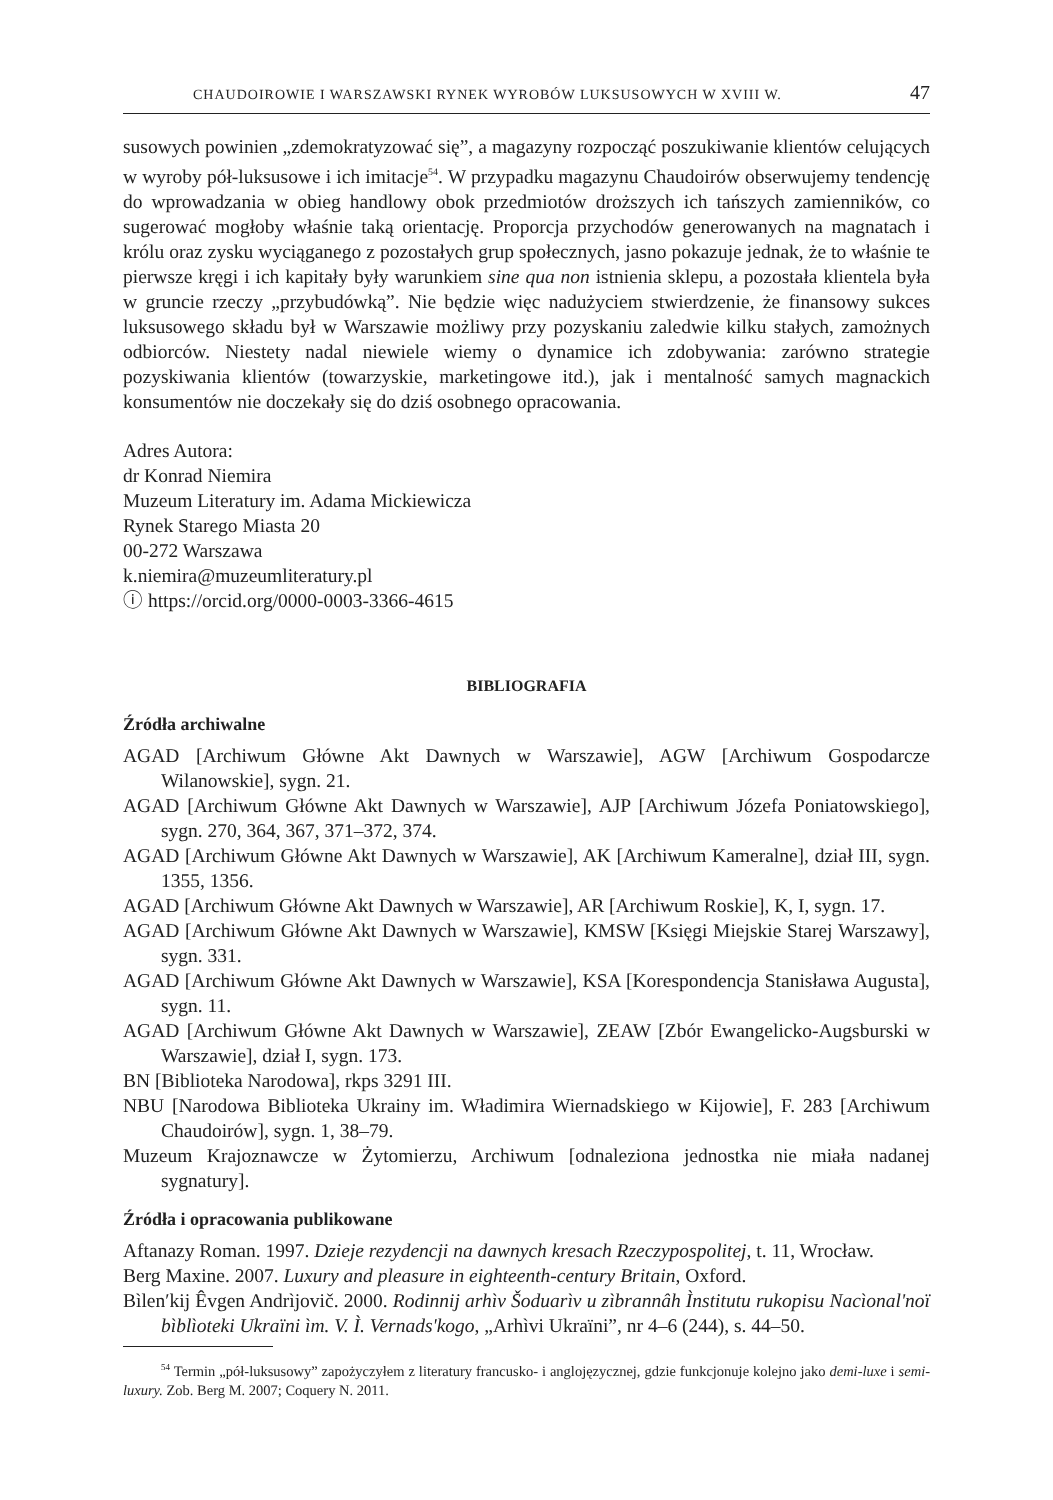CHAUDOIROWIE I WARSZAWSKI RYNEK WYROBÓW LUKSUSOWYCH W XVIII W. 47
susowych powinien „zdemokratyzować się”, a magazyny rozpocząć poszukiwanie klientów celujących w wyroby pół-luksusowe i ich imitacje<sup>54</sup>. W przypadku magazynu Chaudoirów obserwujemy tendencję do wprowadzania w obieg handlowy obok przedmiotów droższych ich tańszych zamienników, co sugerować mogłoby właśnie taką orientację. Proporcja przychodów generowanych na magnatach i królu oraz zysku wyciąganego z pozostałych grup społecznych, jasno pokazuje jednak, że to właśnie te pierwsze kręgi i ich kapitały były warunkiem sine qua non istnienia sklepu, a pozostała klientela była w gruncie rzeczy „przybudówką”. Nie będzie więc nadużyciem stwierdzenie, że finansowy sukces luksusowego składu był w Warszawie możliwy przy pozyskaniu zaledwie kilku stałych, zamożnych odbiorców. Niestety nadal niewiele wiemy o dynamice ich zdobywania: zarówno strategie pozyskiwania klientów (towarzyskie, marketingowe itd.), jak i mentalność samych magnackich konsumentów nie doczekały się do dziś osobnego opracowania.
Adres Autora:
dr Konrad Niemira
Muzeum Literatury im. Adama Mickiewicza
Rynek Starego Miasta 20
00-272 Warszawa
k.niemira@muzeumliteratury.pl
ⓘ https://orcid.org/0000-0003-3366-4615
BIBLIOGRAFIA
Źródła archiwalne
AGAD [Archiwum Główne Akt Dawnych w Warszawie], AGW [Archiwum Gospodarcze Wilanowskie], sygn. 21.
AGAD [Archiwum Główne Akt Dawnych w Warszawie], AJP [Archiwum Józefa Poniatowskiego], sygn. 270, 364, 367, 371–372, 374.
AGAD [Archiwum Główne Akt Dawnych w Warszawie], AK [Archiwum Kameralne], dział III, sygn. 1355, 1356.
AGAD [Archiwum Główne Akt Dawnych w Warszawie], AR [Archiwum Roskie], K, I, sygn. 17.
AGAD [Archiwum Główne Akt Dawnych w Warszawie], KMSW [Księgi Miejskie Starej Warszawy], sygn. 331.
AGAD [Archiwum Główne Akt Dawnych w Warszawie], KSA [Korespondencja Stanisława Augusta], sygn. 11.
AGAD [Archiwum Główne Akt Dawnych w Warszawie], ZEAW [Zbór Ewangelicko-Augsburski w Warszawie], dział I, sygn. 173.
BN [Biblioteka Narodowa], rkps 3291 III.
NBU [Narodowa Biblioteka Ukrainy im. Władimira Wiernadskiego w Kijowie], F. 283 [Archiwum Chaudoirów], sygn. 1, 38–79.
Muzeum Krajoznawcze w Żytomierzu, Archiwum [odnaleziona jednostka nie miała nadanej sygnatury].
Źródła i opracowania publikowane
Aftanazy Roman. 1997. Dzieje rezydencji na dawnych kresach Rzeczypospolitej, t. 11, Wrocław.
Berg Maxine. 2007. Luxury and pleasure in eighteenth-century Britain, Oxford.
Bìlen′kij Êvgen Andrìjovič. 2000. Rodinnij arhìv Šoduarìv u zìbrannâh Ìnstitutu rukopisu Nacìonal'noï bìblìoteki Ukraïni ìm. V. Ì. Vernads'kogo, „Arhìvi Ukraïni”, nr 4–6 (244), s. 44–50.
<sup>54</sup> Termin „pół-luksusowy” zapożyczyłem z literatury francusko- i anglojęzycznej, gdzie funkcjonuje kolejno jako demi-luxe i semi-luxury. Zob. Berg M. 2007; Coquery N. 2011.